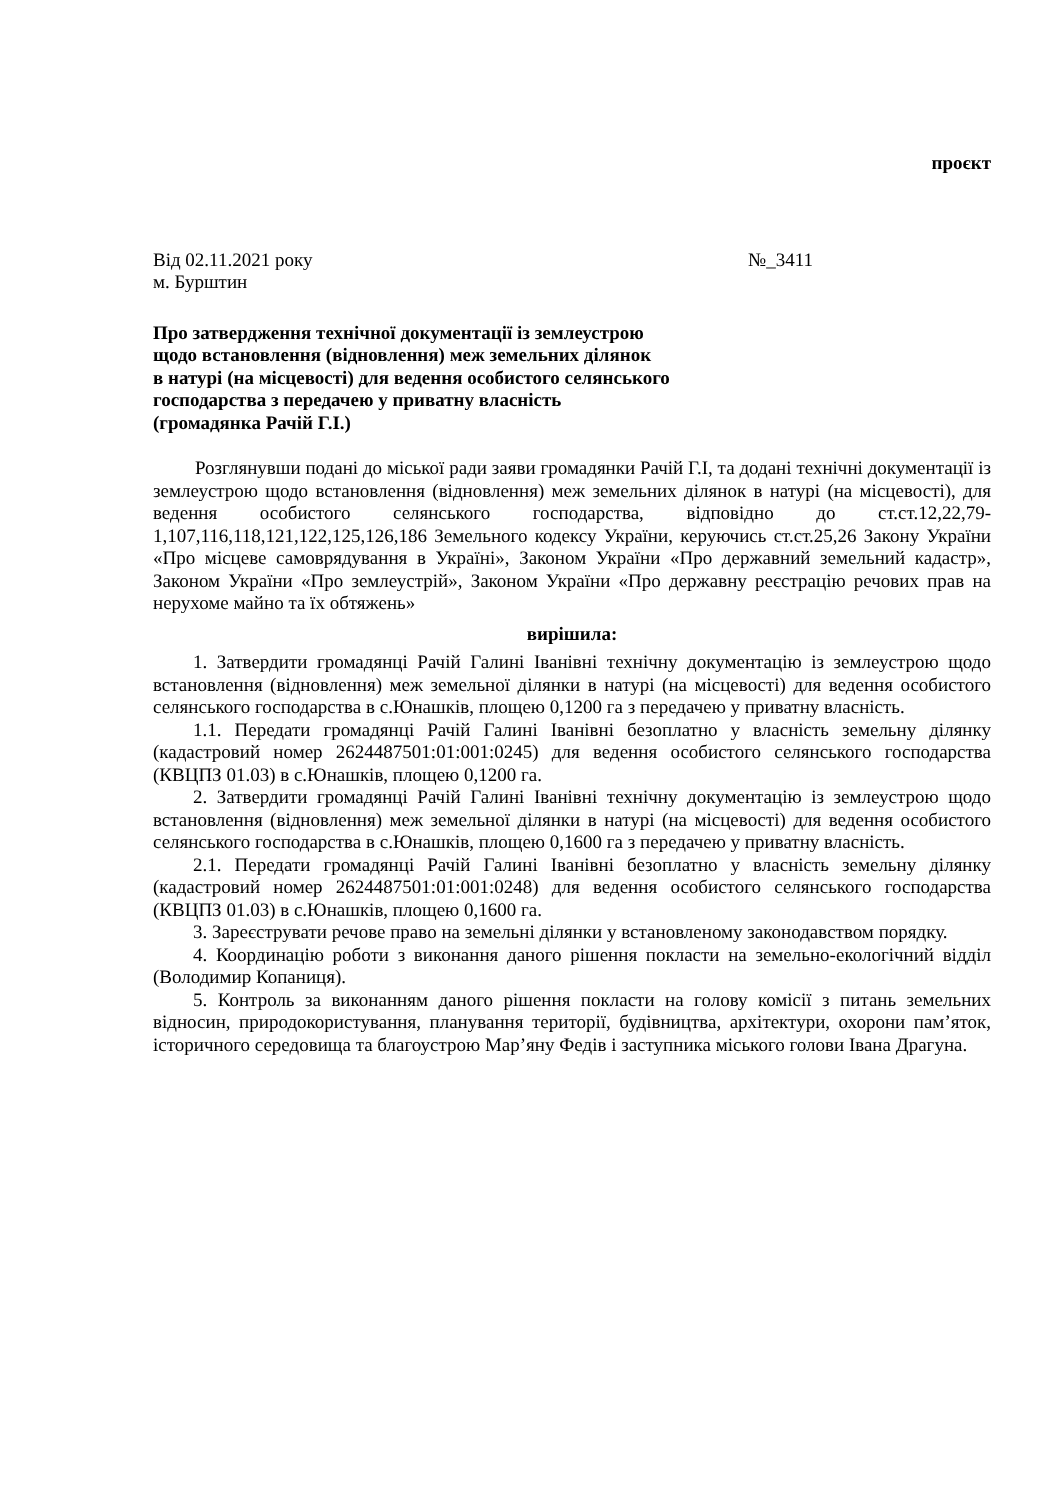проєкт
Від 02.11.2021 року №_3411
м. Бурштин
Про затвердження технічної документації із землеустрою
щодо встановлення (відновлення) меж земельних ділянок
в натурі (на місцевості) для ведення особистого селянського
господарства з передачею у приватну власність
(громадянка Рачій Г.І.)
Розглянувши подані до міської ради заяви громадянки Рачій Г.І, та додані технічні документації із землеустрою щодо встановлення (відновлення) меж земельних ділянок в натурі (на місцевості), для ведення особистого селянського господарства, відповідно до ст.ст.12,22,79-1,107,116,118,121,122,125,126,186 Земельного кодексу України, керуючись ст.ст.25,26 Закону України «Про місцеве самоврядування в Україні», Законом України «Про державний земельний кадастр», Законом України «Про землеустрій», Законом України «Про державну реєстрацію речових прав на нерухоме майно та їх обтяжень»
вирішила:
1. Затвердити громадянці Рачій Галині Іванівні технічну документацію із землеустрою щодо встановлення (відновлення) меж земельної ділянки в натурі (на місцевості) для ведення особистого селянського господарства в с.Юнашків, площею 0,1200 га з передачею у приватну власність.
1.1. Передати громадянці Рачій Галині Іванівні безоплатно у власність земельну ділянку (кадастровий номер 2624487501:01:001:0245) для ведення особистого селянського господарства (КВЦПЗ 01.03) в с.Юнашків, площею 0,1200 га.
2. Затвердити громадянці Рачій Галині Іванівні технічну документацію із землеустрою щодо встановлення (відновлення) меж земельної ділянки в натурі (на місцевості) для ведення особистого селянського господарства в с.Юнашків, площею 0,1600 га з передачею у приватну власність.
2.1. Передати громадянці Рачій Галині Іванівні безоплатно у власність земельну ділянку (кадастровий номер 2624487501:01:001:0248) для ведення особистого селянського господарства (КВЦПЗ 01.03) в с.Юнашків, площею 0,1600 га.
3. Зареєструвати речове право на земельні ділянки у встановленому законодавством порядку.
4. Координацію роботи з виконання даного рішення покласти на земельно-екологічний відділ (Володимир Копаниця).
5. Контроль за виконанням даного рішення покласти на голову комісії з питань земельних відносин, природокористування, планування території, будівництва, архітектури, охорони пам’яток, історичного середовища та благоустрою Мар’яну Федів і заступника міського голови Івана Драгуна.